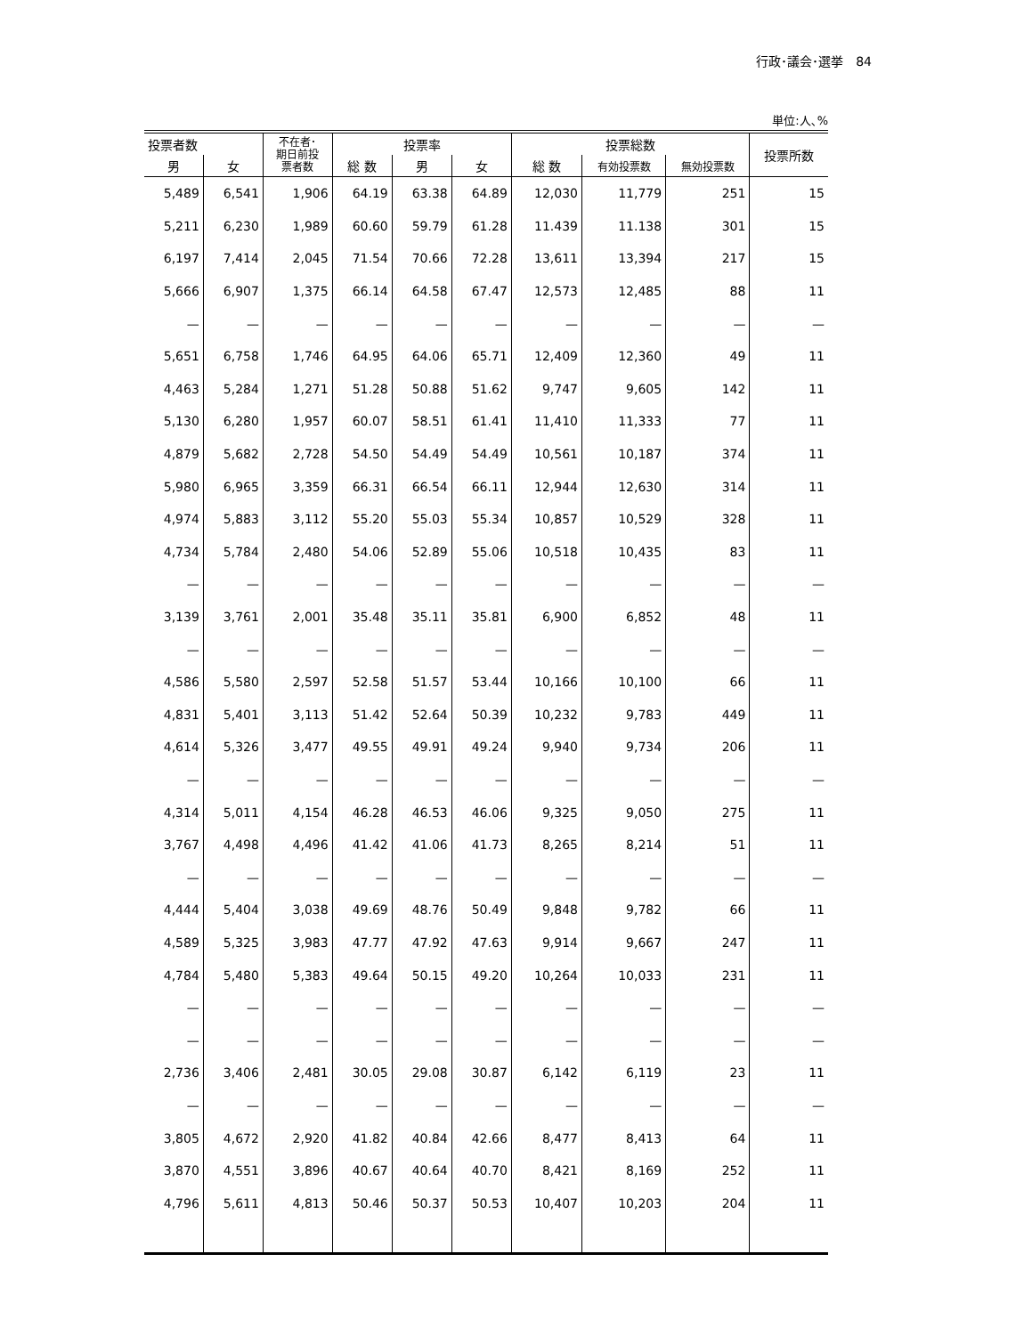行政･議会･選挙　84
単位:人､%
| 投票者数 | | 不在者･ 期日前投 票者数 | 投票率 | | | 投票総数 | | | 投票所数 |
| --- | --- | --- | --- | --- | --- | --- | --- | --- | --- |
| 男 | 女 | | 総 数 | 男 | 女 | 総 数 | 有効投票数 | 無効投票数 | |
| 5,489 | 6,541 | 1,906 | 64.19 | 63.38 | 64.89 | 12,030 | 11,779 | 251 | 15 |
| 5,211 | 6,230 | 1,989 | 60.60 | 59.79 | 61.28 | 11.439 | 11.138 | 301 | 15 |
| 6,197 | 7,414 | 2,045 | 71.54 | 70.66 | 72.28 | 13,611 | 13,394 | 217 | 15 |
| 5,666 | 6,907 | 1,375 | 66.14 | 64.58 | 67.47 | 12,573 | 12,485 | 88 | 11 |
| — | — | — | — | — | — | — | — | — | — |
| 5,651 | 6,758 | 1,746 | 64.95 | 64.06 | 65.71 | 12,409 | 12,360 | 49 | 11 |
| 4,463 | 5,284 | 1,271 | 51.28 | 50.88 | 51.62 | 9,747 | 9,605 | 142 | 11 |
| 5,130 | 6,280 | 1,957 | 60.07 | 58.51 | 61.41 | 11,410 | 11,333 | 77 | 11 |
| 4,879 | 5,682 | 2,728 | 54.50 | 54.49 | 54.49 | 10,561 | 10,187 | 374 | 11 |
| 5,980 | 6,965 | 3,359 | 66.31 | 66.54 | 66.11 | 12,944 | 12,630 | 314 | 11 |
| 4,974 | 5,883 | 3,112 | 55.20 | 55.03 | 55.34 | 10,857 | 10,529 | 328 | 11 |
| 4,734 | 5,784 | 2,480 | 54.06 | 52.89 | 55.06 | 10,518 | 10,435 | 83 | 11 |
| — | — | — | — | — | — | — | — | — | — |
| 3,139 | 3,761 | 2,001 | 35.48 | 35.11 | 35.81 | 6,900 | 6,852 | 48 | 11 |
| — | — | — | — | — | — | — | — | — | — |
| 4,586 | 5,580 | 2,597 | 52.58 | 51.57 | 53.44 | 10,166 | 10,100 | 66 | 11 |
| 4,831 | 5,401 | 3,113 | 51.42 | 52.64 | 50.39 | 10,232 | 9,783 | 449 | 11 |
| 4,614 | 5,326 | 3,477 | 49.55 | 49.91 | 49.24 | 9,940 | 9,734 | 206 | 11 |
| — | — | — | — | — | — | — | — | — | — |
| 4,314 | 5,011 | 4,154 | 46.28 | 46.53 | 46.06 | 9,325 | 9,050 | 275 | 11 |
| 3,767 | 4,498 | 4,496 | 41.42 | 41.06 | 41.73 | 8,265 | 8,214 | 51 | 11 |
| — | — | — | — | — | — | — | — | — | — |
| 4,444 | 5,404 | 3,038 | 49.69 | 48.76 | 50.49 | 9,848 | 9,782 | 66 | 11 |
| 4,589 | 5,325 | 3,983 | 47.77 | 47.92 | 47.63 | 9,914 | 9,667 | 247 | 11 |
| 4,784 | 5,480 | 5,383 | 49.64 | 50.15 | 49.20 | 10,264 | 10,033 | 231 | 11 |
| — | — | — | — | — | — | — | — | — | — |
| — | — | — | — | — | — | — | — | — | — |
| 2,736 | 3,406 | 2,481 | 30.05 | 29.08 | 30.87 | 6,142 | 6,119 | 23 | 11 |
| — | — | — | — | — | — | — | — | — | — |
| 3,805 | 4,672 | 2,920 | 41.82 | 40.84 | 42.66 | 8,477 | 8,413 | 64 | 11 |
| 3,870 | 4,551 | 3,896 | 40.67 | 40.64 | 40.70 | 8,421 | 8,169 | 252 | 11 |
| 4,796 | 5,611 | 4,813 | 50.46 | 50.37 | 50.53 | 10,407 | 10,203 | 204 | 11 |